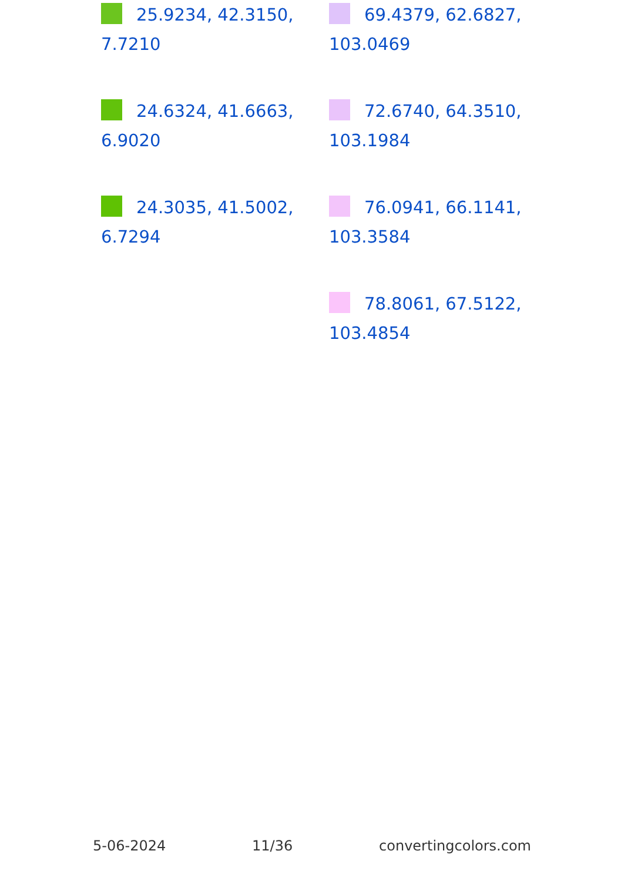25.9234, 42.3150, 7.7210
69.4379, 62.6827, 103.0469
24.6324, 41.6663, 6.9020
72.6740, 64.3510, 103.1984
24.3035, 41.5002, 6.7294
76.0941, 66.1141, 103.3584
78.8061, 67.5122, 103.4854
5-06-2024 11/36 convertingcolors.com